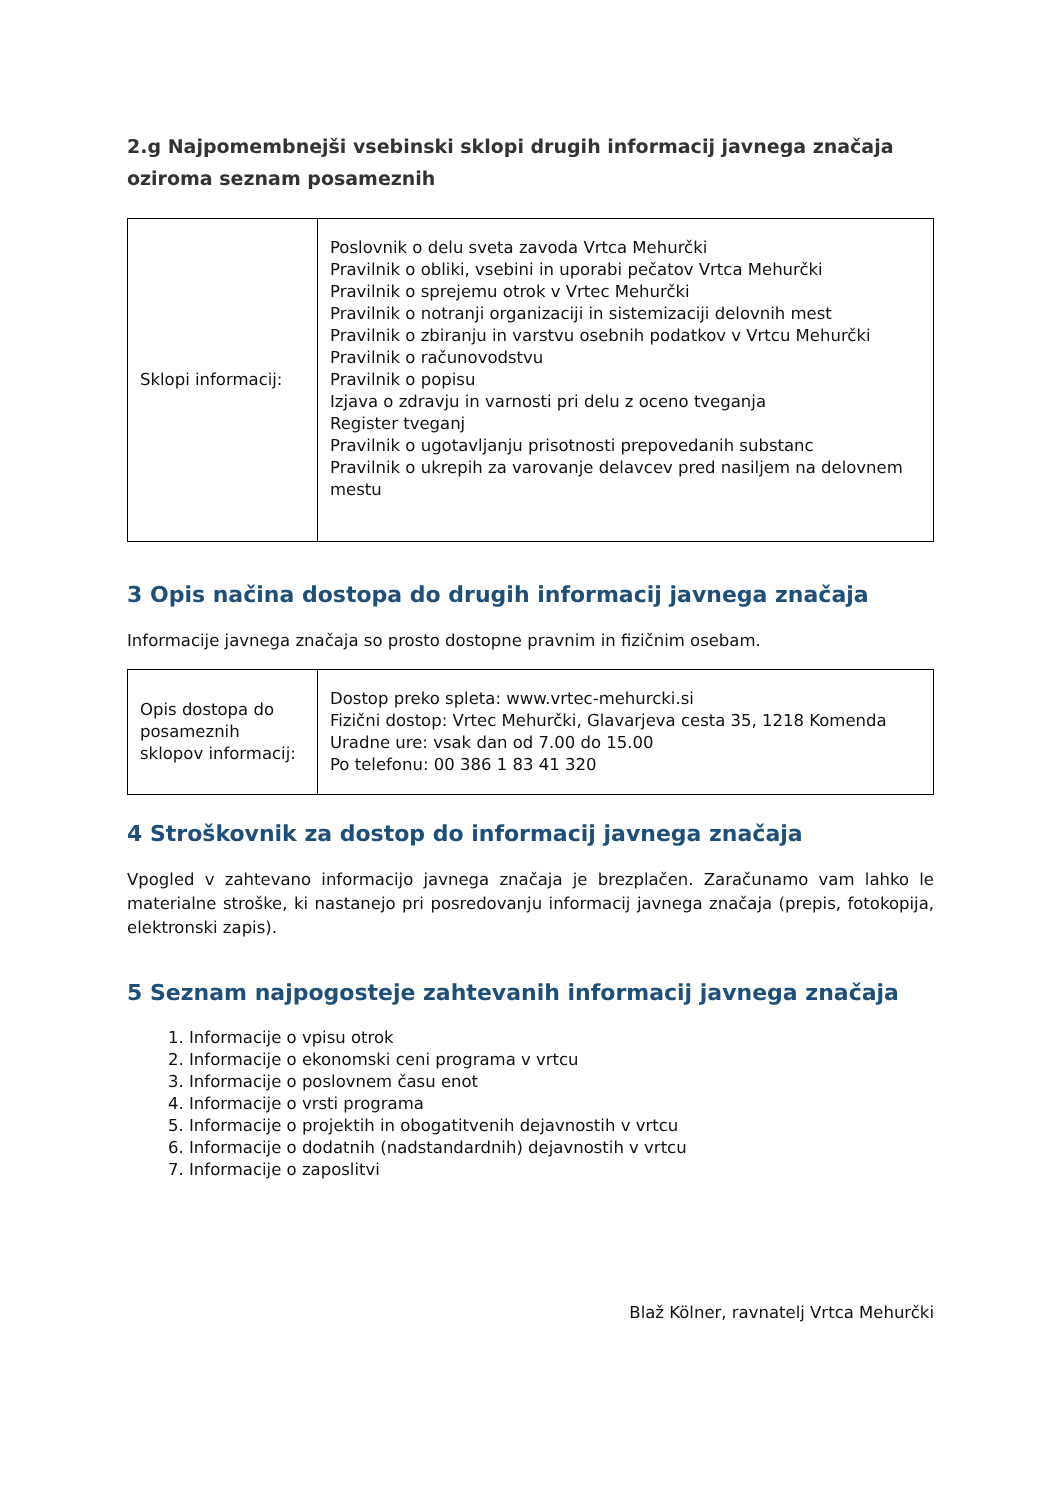2.g Najpomembnejši vsebinski sklopi drugih informacij javnega značaja oziroma seznam posameznih
| Sklopi informacij: | Poslovnik o delu sveta zavoda Vrtca Mehurčki Pravilnik o obliki, vsebini in uporabi pečatov Vrtca Mehurčki Pravilnik o sprejemu otrok v Vrtec Mehurčki Pravilnik o notranji organizaciji in sistemizaciji delovnih mest Pravilnik o zbiranju in varstvu osebnih podatkov v Vrtcu Mehurčki Pravilnik o računovodstvu Pravilnik o popisu Izjava o zdravju in varnosti pri delu z oceno tveganja Register tveganj Pravilnik o ugotavljanju prisotnosti prepovedanih substanc Pravilnik o ukrepih za varovanje delavcev pred nasiljem na delovnem mestu |
3 Opis načina dostopa do drugih informacij javnega značaja
Informacije javnega značaja so prosto dostopne pravnim in fizičnim osebam.
| Opis dostopa do posameznih sklopov informacij: | Dostop preko spleta: www.vrtec-mehurcki.si Fizični dostop: Vrtec Mehurčki, Glavarjeva cesta 35, 1218 Komenda Uradne ure: vsak dan od 7.00 do 15.00 Po telefonu: 00 386 1 83 41 320 |
4 Stroškovnik za dostop do informacij javnega značaja
Vpogled v zahtevano informacijo javnega značaja je brezplačen. Zaračunamo vam lahko le materialne stroške, ki nastanejo pri posredovanju informacij javnega značaja (prepis, fotokopija, elektronski zapis).
5 Seznam najpogosteje zahtevanih informacij javnega značaja
1. Informacije o vpisu otrok
2. Informacije o ekonomski ceni programa v vrtcu
3. Informacije o poslovnem času enot
4. Informacije o vrsti programa
5. Informacije o projektih in obogatitvenih dejavnostih v vrtcu
6. Informacije o dodatnih (nadstandardnih) dejavnostih v vrtcu
7. Informacije o zaposlitvi
Blaž Kölner, ravnatelj Vrtca Mehurčki